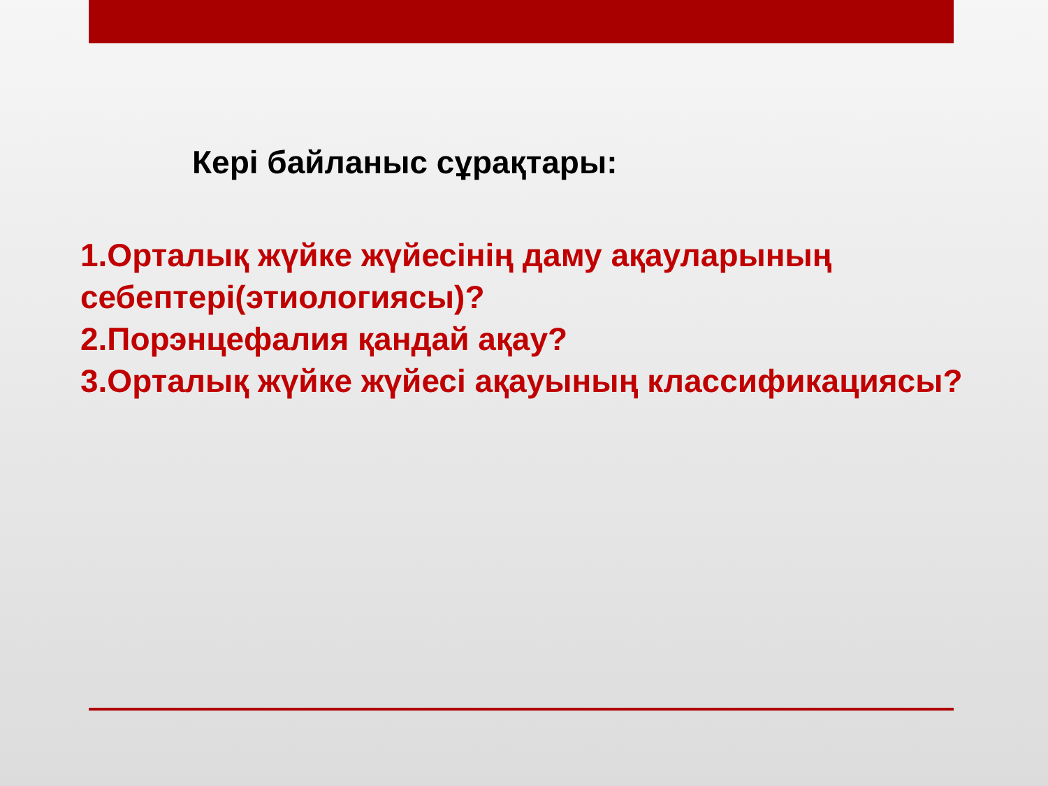Кері байланыс сұрақтары:
1.Орталық жүйке жүйесінің даму ақауларының
себептері(этиологиясы)?
2.Порэнцефалия қандай ақау?
3.Орталық жүйке жүйесі ақауының классификациясы?